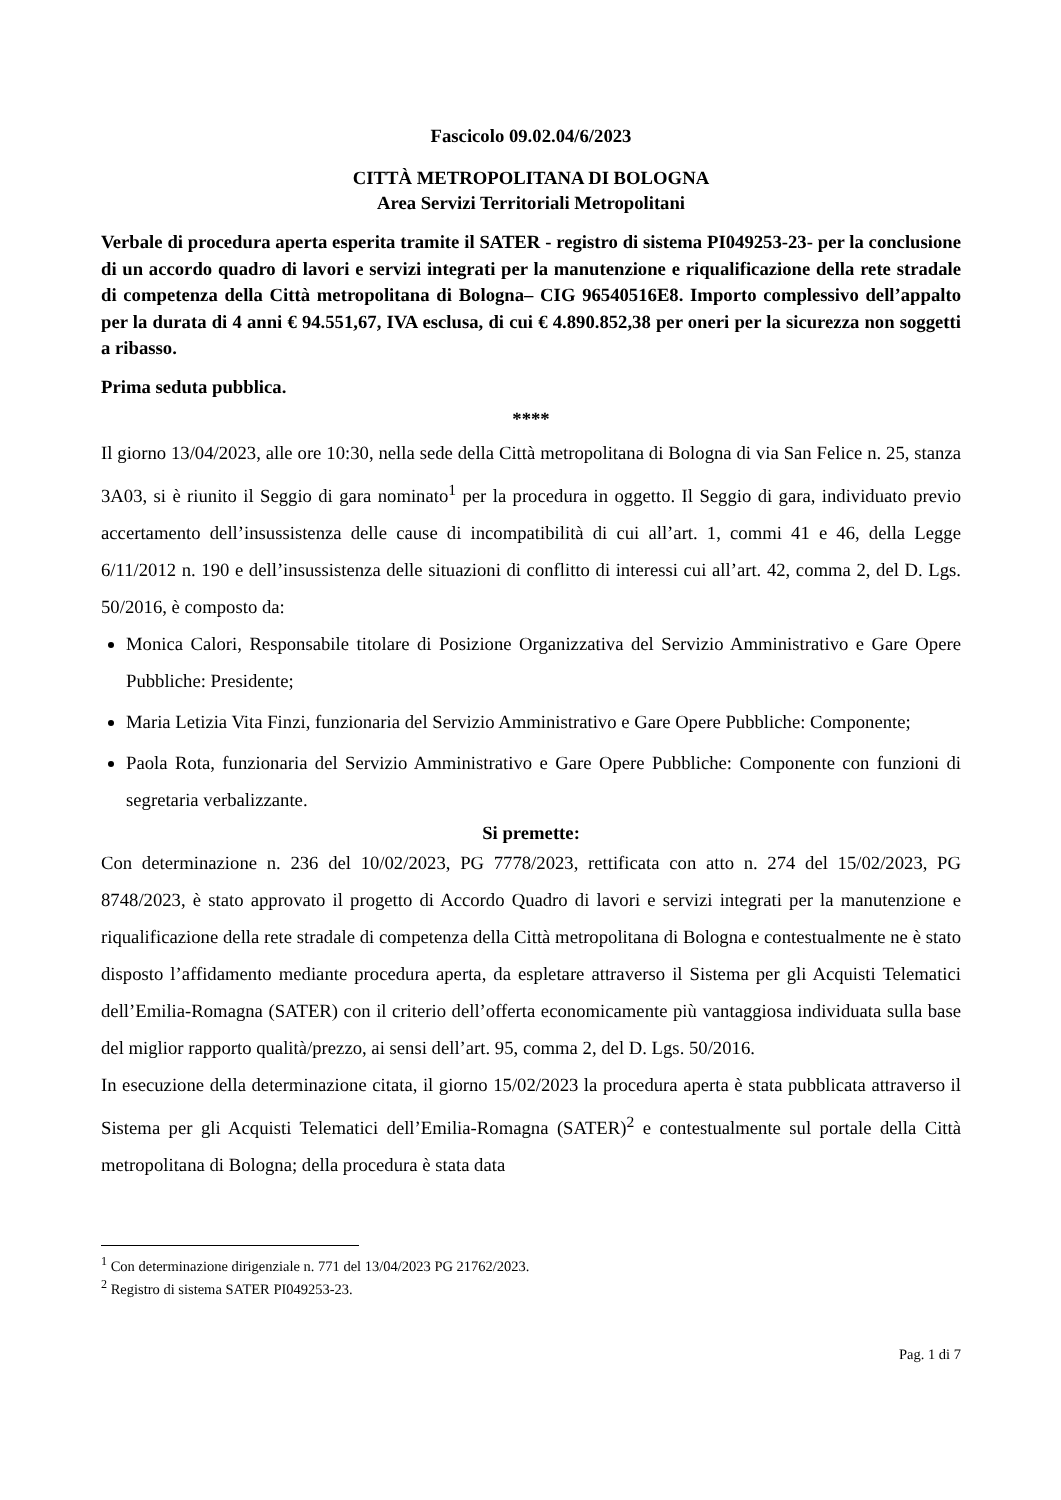Fascicolo 09.02.04/6/2023
CITTÀ METROPOLITANA DI BOLOGNA
Area Servizi Territoriali Metropolitani
Verbale di procedura aperta esperita tramite il SATER - registro di sistema PI049253-23- per la conclusione di un accordo quadro di lavori e servizi integrati per la manutenzione e riqualificazione della rete stradale di competenza della Città metropolitana di Bologna– CIG 96540516E8. Importo complessivo dell’appalto per la durata di 4 anni € 94.551,67, IVA esclusa, di cui € 4.890.852,38 per oneri per la sicurezza non soggetti a ribasso.
Prima seduta pubblica.
****
Il giorno 13/04/2023, alle ore 10:30, nella sede della Città metropolitana di Bologna di via San Felice n. 25, stanza 3A03, si è riunito il Seggio di gara nominato<sup>1</sup> per la procedura in oggetto. Il Seggio di gara, individuato previo accertamento dell’insussistenza delle cause di incompatibilità di cui all’art. 1, commi 41 e 46, della Legge 6/11/2012 n. 190 e dell’insussistenza delle situazioni di conflitto di interessi cui all’art. 42, comma 2, del D. Lgs. 50/2016, è composto da:
Monica Calori, Responsabile titolare di Posizione Organizzativa del Servizio Amministrativo e Gare Opere Pubbliche: Presidente;
Maria Letizia Vita Finzi, funzionaria del Servizio Amministrativo e Gare Opere Pubbliche: Componente;
Paola Rota, funzionaria del Servizio Amministrativo e Gare Opere Pubbliche: Componente con funzioni di segretaria verbalizzante.
Si premette:
Con determinazione n. 236 del 10/02/2023, PG 7778/2023, rettificata con atto n. 274 del 15/02/2023, PG 8748/2023, è stato approvato il progetto di Accordo Quadro di lavori e servizi integrati per la manutenzione e riqualificazione della rete stradale di competenza della Città metropolitana di Bologna e contestualmente ne è stato disposto l’affidamento mediante procedura aperta, da espletare attraverso il Sistema per gli Acquisti Telematici dell’Emilia-Romagna (SATER) con il criterio dell’offerta economicamente più vantaggiosa individuata sulla base del miglior rapporto qualità/prezzo, ai sensi dell’art. 95, comma 2, del D. Lgs. 50/2016.
In esecuzione della determinazione citata, il giorno 15/02/2023 la procedura aperta è stata pubblicata attraverso il Sistema per gli Acquisti Telematici dell’Emilia-Romagna (SATER)<sup>2</sup> e contestualmente sul portale della Città metropolitana di Bologna; della procedura è stata data
<sup>1</sup> Con determinazione dirigenziale n. 771 del 13/04/2023 PG 21762/2023.
<sup>2</sup> Registro di sistema SATER PI049253-23.
Pag. 1 di 7